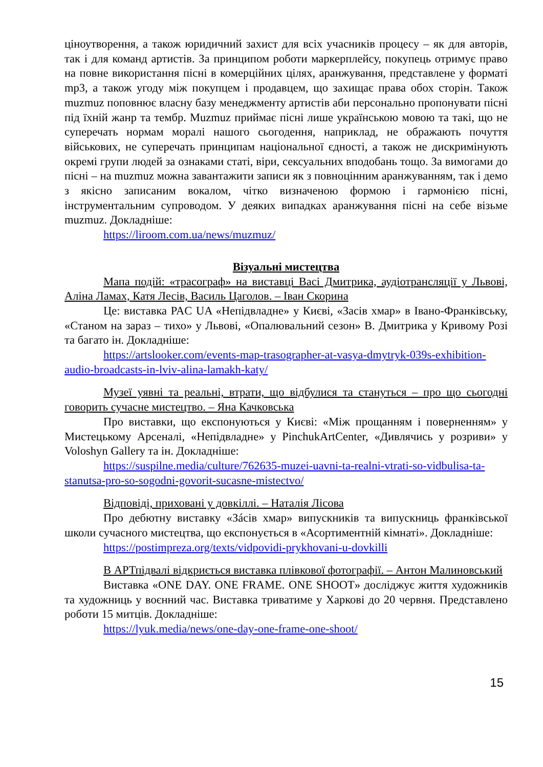ціноутворення, а також юридичний захист для всіх учасників процесу – як для авторів, так і для команд артистів. За принципом роботи маркерплейсу, покупець отримує право на повне використання пісні в комерційних цілях, аранжування, представлене у форматі mp3, а також угоду між покупцем і продавцем, що захищає права обох сторін. Також muzmuz поповнює власну базу менеджменту артистів аби персонально пропонувати пісні під їхній жанр та тембр. Muzmuz приймає пісні лише українською мовою та такі, що не суперечать нормам моралі нашого сьогодення, наприклад, не ображають почуття військових, не суперечать принципам національної єдності, а також не дискримінують окремі групи людей за ознаками статі, віри, сексуальних вподобань тощо. За вимогами до пісні – на muzmuz можна завантажити записи як з повноцінним аранжуванням, так і демо з якісно записаним вокалом, чітко визначеною формою і гармонією пісні, інструментальним супроводом. У деяких випадках аранжування пісні на себе візьме muzmuz. Докладніше:
https://liroom.com.ua/news/muzmuz/
Візуальні мистецтва
Мапа подій: «трасограф» на виставці Васі Дмитрика, аудіотрансляції у Львові, Аліна Ламах, Катя Лесів, Василь Цаголов. – Іван Скорина
Це: виставка PAC UA «Непідвладне» у Києві, «Засів хмар» в Івано-Франківську, «Станом на зараз – тихо» у Львові, «Опалювальний сезон» В. Дмитрика у Кривому Розі та багато ін. Докладніше:
https://artslooker.com/events-map-trasographer-at-vasya-dmytryk-039s-exhibition-audio-broadcasts-in-lviv-alina-lamakh-katy/
Музеї уявні та реальні, втрати, що відбулися та стануться – про що сьогодні говорить сучасне мистецтво. – Яна Качковська
Про виставки, що експонуються у Києві: «Між прощанням і поверненням» у Мистецькому Арсеналі, «Непідвладне» у PinchukArtCenter, «Дивлячись у розриви» у Voloshyn Gallery та ін. Докладніше:
https://suspilne.media/culture/762635-muzei-uavni-ta-realni-vtrati-so-vidbulisa-ta-stanutsa-pro-so-sogodni-govorit-sucasne-mistectvo/
Відповіді, приховані у довкіллі. – Наталія Лісова
Про дебютну виставку «Зáсів хмар» випускників та випускниць франківської школи сучасного мистецтва, що експонується в «Асортиментній кімнаті». Докладніше:
https://postimpreza.org/texts/vidpovidi-prykhovani-u-dovkilli
В АРТпідвалі відкриється виставка плівкової фотографії. – Антон Малиновський
Виставка «ONE DAY. ONE FRAME. ONE SHOOT» досліджує життя художників та художниць у воєнний час. Виставка триватиме у Харкові до 20 червня. Представлено роботи 15 митців. Докладніше:
https://lyuk.media/news/one-day-one-frame-one-shoot/
15